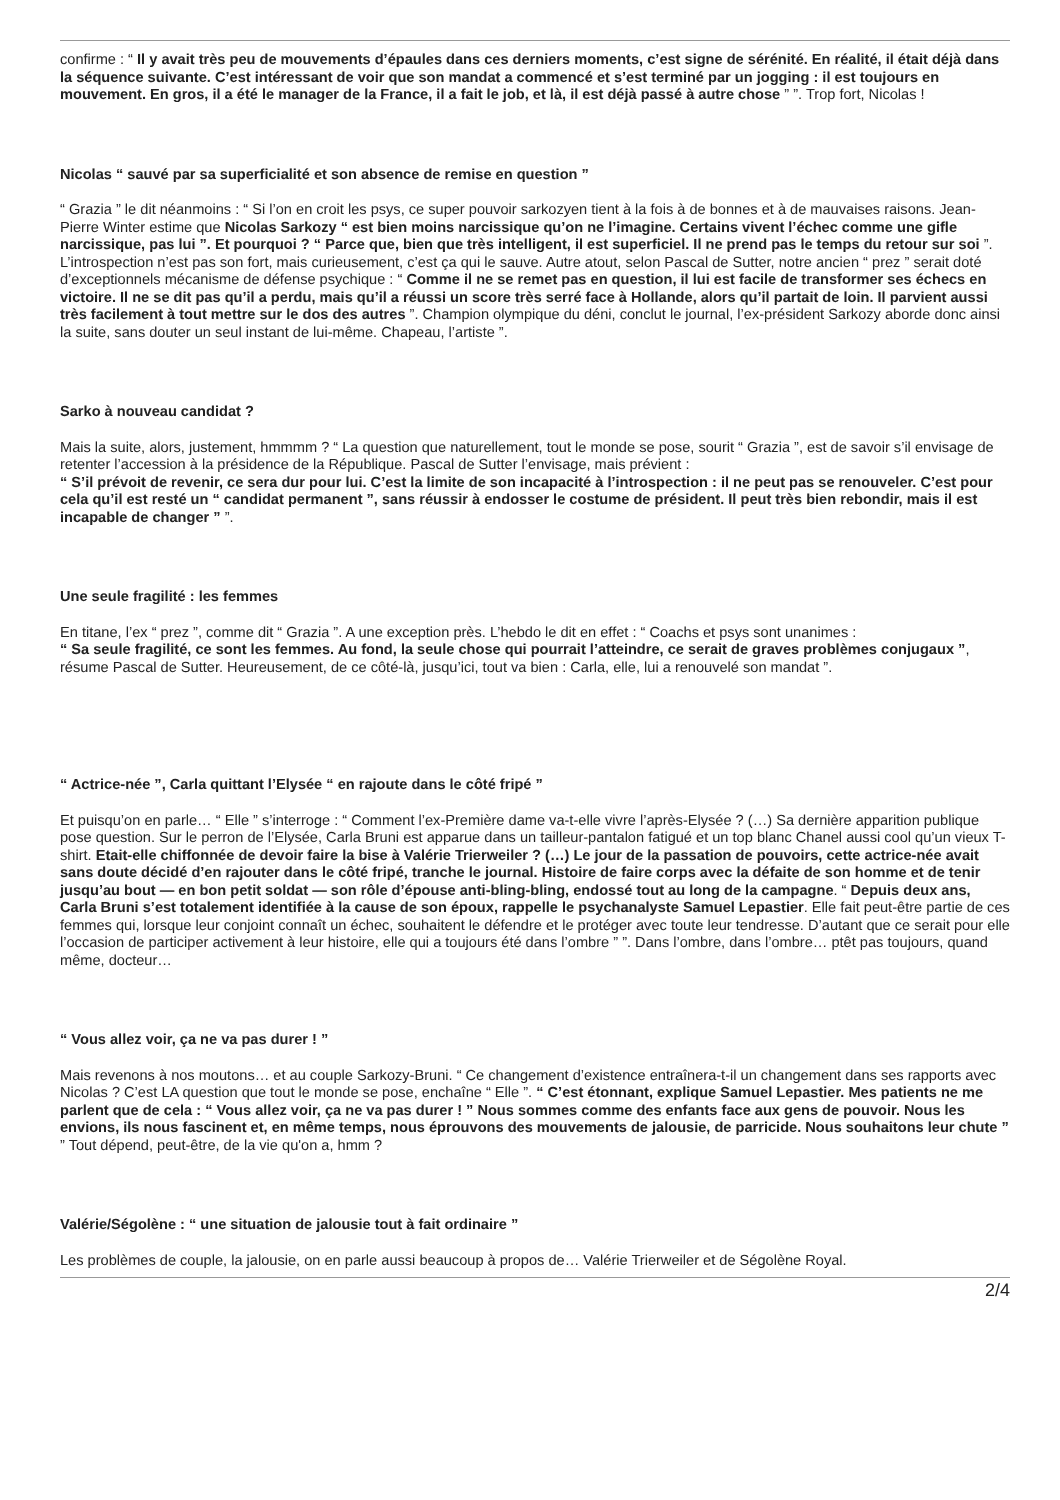confirme : “ Il y avait très peu de mouvements d’épaules dans ces derniers moments, c’est signe de sérénité. En réalité, il était déjà dans la séquence suivante. C’est intéressant de voir que son mandat a commencé et s’est terminé par un jogging : il est toujours en mouvement. En gros, il a été le manager de la France, il a fait le job, et là, il est déjà passé à autre chose ” ”. Trop fort, Nicolas !
Nicolas “ sauvé par sa superficialité et son absence de remise en question ”
“ Grazia ” le dit néanmoins : “ Si l’on en croit les psys, ce super pouvoir sarkozyen tient à la fois à de bonnes et à de mauvaises raisons. Jean-Pierre Winter estime que Nicolas Sarkozy “ est bien moins narcissique qu’on ne l’imagine. Certains vivent l’échec comme une gifle narcissique, pas lui ”. Et pourquoi ? “ Parce que, bien que très intelligent, il est superficiel. Il ne prend pas le temps du retour sur soi ”. L’introspection n’est pas son fort, mais curieusement, c’est ça qui le sauve. Autre atout, selon Pascal de Sutter, notre ancien “ prez ” serait doté d’exceptionnels mécanisme de défense psychique : “ Comme il ne se remet pas en question, il lui est facile de transformer ses échecs en victoire. Il ne se dit pas qu’il a perdu, mais qu’il a réussi un score très serré face à Hollande, alors qu’il partait de loin. Il parvient aussi très facilement à tout mettre sur le dos des autres ”. Champion olympique du déni, conclut le journal, l’ex-président Sarkozy aborde donc ainsi la suite, sans douter un seul instant de lui-même. Chapeau, l’artiste ”.
Sarko à nouveau candidat ?
Mais la suite, alors, justement, hmmmm ? “ La question que naturellement, tout le monde se pose, sourit “ Grazia ”, est de savoir s’il envisage de retenter l’accession à la présidence de la République. Pascal de Sutter l’envisage, mais prévient :
“ S’il prévoit de revenir, ce sera dur pour lui. C’est la limite de son incapacité à l’introspection : il ne peut pas se renouveler. C’est pour cela qu’il est resté un “ candidat permanent ”, sans réussir à endosser le costume de président. Il peut très bien rebondir, mais il est incapable de changer ” ”.
Une seule fragilité : les femmes
En titane, l’ex “ prez ”, comme dit “ Grazia ”. A une exception près. L’hebdo le dit en effet : “ Coachs et psys sont unanimes :
“ Sa seule fragilité, ce sont les femmes. Au fond, la seule chose qui pourrait l’atteindre, ce serait de graves problèmes conjugaux ”, résume Pascal de Sutter. Heureusement, de ce côté-là, jusqu’ici, tout va bien : Carla, elle, lui a renouvelé son mandat ”.
“ Actrice-née ”, Carla quittant l’Elysée “ en rajoute dans le côté fripé ”
Et puisqu’on en parle… “ Elle ” s’interroge : “ Comment l’ex-Première dame va-t-elle vivre l’après-Elysée ? (…) Sa dernière apparition publique pose question. Sur le perron de l’Elysée, Carla Bruni est apparue dans un tailleur-pantalon fatigué et un top blanc Chanel aussi cool qu’un vieux T-shirt. Etait-elle chiffonnée de devoir faire la bise à Valérie Trierweiler ? (…) Le jour de la passation de pouvoirs, cette actrice-née avait sans doute décidé d’en rajouter dans le côté fripé, tranche le journal. Histoire de faire corps avec la défaite de son homme et de tenir jusqu’au bout — en bon petit soldat — son rôle d’épouse anti-bling-bling, endossé tout au long de la campagne. “ Depuis deux ans, Carla Bruni s’est totalement identifiée à la cause de son époux, rappelle le psychanalyste Samuel Lepastier. Elle fait peut-être partie de ces femmes qui, lorsque leur conjoint connaît un échec, souhaitent le défendre et le protéger avec toute leur tendresse. D’autant que ce serait pour elle l’occasion de participer activement à leur histoire, elle qui a toujours été dans l’ombre ” ”. Dans l’ombre, dans l’ombre… ptêt pas toujours, quand même, docteur…
“ Vous allez voir, ça ne va pas durer ! ”
Mais revenons à nos moutons… et au couple Sarkozy-Bruni. “ Ce changement d’existence entraînera-t-il un changement dans ses rapports avec Nicolas ? C’est LA question que tout le monde se pose, enchaîne “ Elle ”. “ C’est étonnant, explique Samuel Lepastier. Mes patients ne me parlent que de cela : “ Vous allez voir, ça ne va pas durer ! ” Nous sommes comme des enfants face aux gens de pouvoir. Nous les envions, ils nous fascinent et, en même temps, nous éprouvons des mouvements de jalousie, de parricide. Nous souhaitons leur chute ” ” Tout dépend, peut-être, de la vie qu'on a, hmm ?
Valérie/Ségolène : “ une situation de jalousie tout à fait ordinaire ”
Les problèmes de couple, la jalousie, on en parle aussi beaucoup à propos de… Valérie Trierweiler et de Ségolène Royal.
2/4